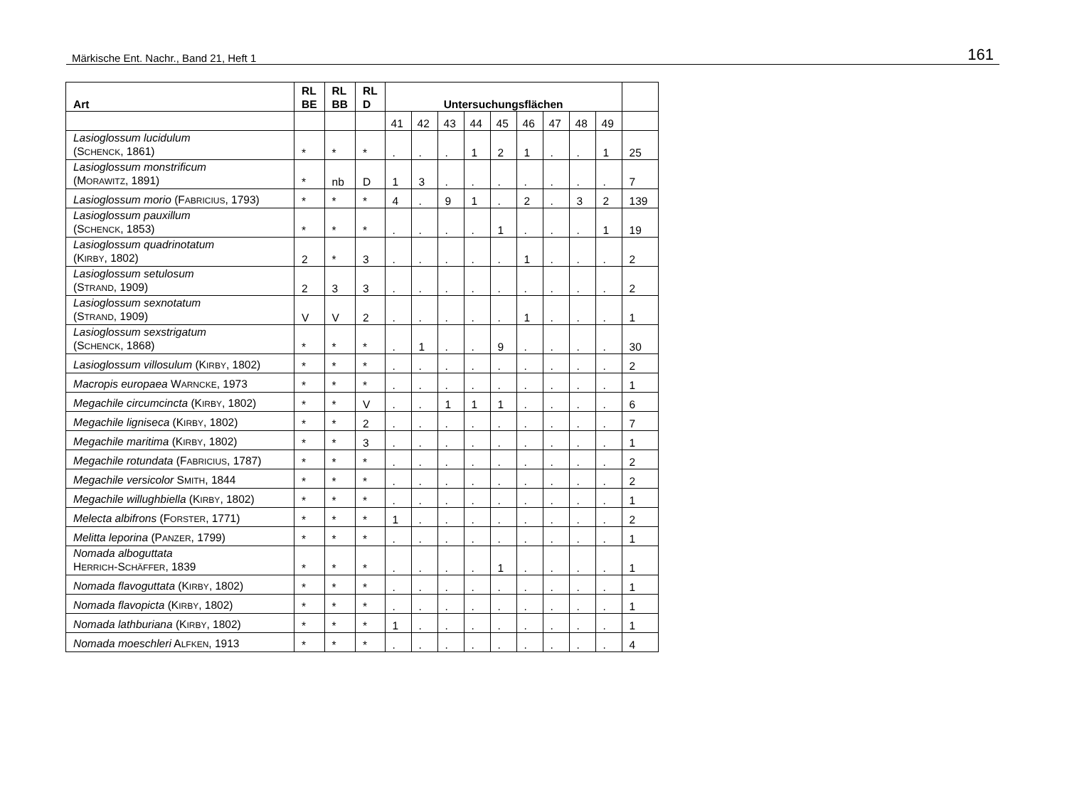Märkische Ent. Nachr., Band 21, Heft 1 161
| Art | RL BE | RL BB | RL D | Untersuchungsflächen | | | | | | | | | |
| --- | --- | --- | --- | --- | --- | --- | --- | --- | --- | --- | --- | --- | --- |
| | | | | 41 | 42 | 43 | 44 | 45 | 46 | 47 | 48 | 49 | |
| Lasioglossum lucidulum (S CHENCK , 1861) | * | * | * | . | . | . | 1 | 2 | 1 | . | . | 1 | 25 |
| Lasioglossum monstrificum (M ORAWITZ , 1891) | * | nb | D | 1 | 3 | . | . | . | . | . | . | . | 7 |
| Lasioglossum morio (F ABRICIUS , 1793) | * | * | * | 4 | . | 9 | 1 | . | 2 | . | 3 | 2 | 139 |
| Lasioglossum pauxillum (S CHENCK , 1853) | * | * | * | . | . | . | . | 1 | . | . | . | 1 | 19 |
| Lasioglossum quadrinotatum (K IRBY , 1802) | 2 | * | 3 | . | . | . | . | . | 1 | . | . | . | 2 |
| Lasioglossum setulosum (S TRAND , 1909) | 2 | 3 | 3 | . | . | . | . | . | . | . | . | . | 2 |
| Lasioglossum sexnotatum (S TRAND , 1909) | V | V | 2 | . | . | . | . | . | 1 | . | . | . | 1 |
| Lasioglossum sexstrigatum (S CHENCK , 1868) | * | * | * | . | 1 | . | . | 9 | . | . | . | . | 30 |
| Lasioglossum villosulum (K IRBY , 1802) | * | * | * | . | . | . | . | . | . | . | . | . | 2 |
| Macropis europaea W ARNCKE , 1973 | * | * | * | . | . | . | . | . | . | . | . | . | 1 |
| Megachile circumcincta (K IRBY , 1802) | * | * | V | . | . | 1 | 1 | 1 | . | . | . | . | 6 |
| Megachile ligniseca (K IRBY , 1802) | * | * | 2 | . | . | . | . | . | . | . | . | . | 7 |
| Megachile maritima (K IRBY , 1802) | * | * | 3 | . | . | . | . | . | . | . | . | . | 1 |
| Megachile rotundata (F ABRICIUS , 1787) | * | * | * | . | . | . | . | . | . | . | . | . | 2 |
| Megachile versicolor S MITH , 1844 | * | * | * | . | . | . | . | . | . | . | . | . | 2 |
| Megachile willughbiella (K IRBY , 1802) | * | * | * | . | . | . | . | . | . | . | . | . | 1 |
| Melecta albifrons (F ORSTER , 1771) | * | * | * | 1 | . | . | . | . | . | . | . | . | 2 |
| Melitta leporina (P ANZER , 1799) | * | * | * | . | . | . | . | . | . | . | . | . | 1 |
| Nomada alboguttata H ERRICH -S CHÄFFER , 1839 | * | * | * | . | . | . | . | 1 | . | . | . | . | 1 |
| Nomada flavoguttata (K IRBY , 1802) | * | * | * | . | . | . | . | . | . | . | . | . | 1 |
| Nomada flavopicta (K IRBY , 1802) | * | * | * | . | . | . | . | . | . | . | . | . | 1 |
| Nomada lathburiana (K IRBY , 1802) | * | * | * | 1 | . | . | . | . | . | . | . | . | 1 |
| Nomada moeschleri A LFKEN , 1913 | * | * | * | . | . | . | . | . | . | . | . | . | 4 |